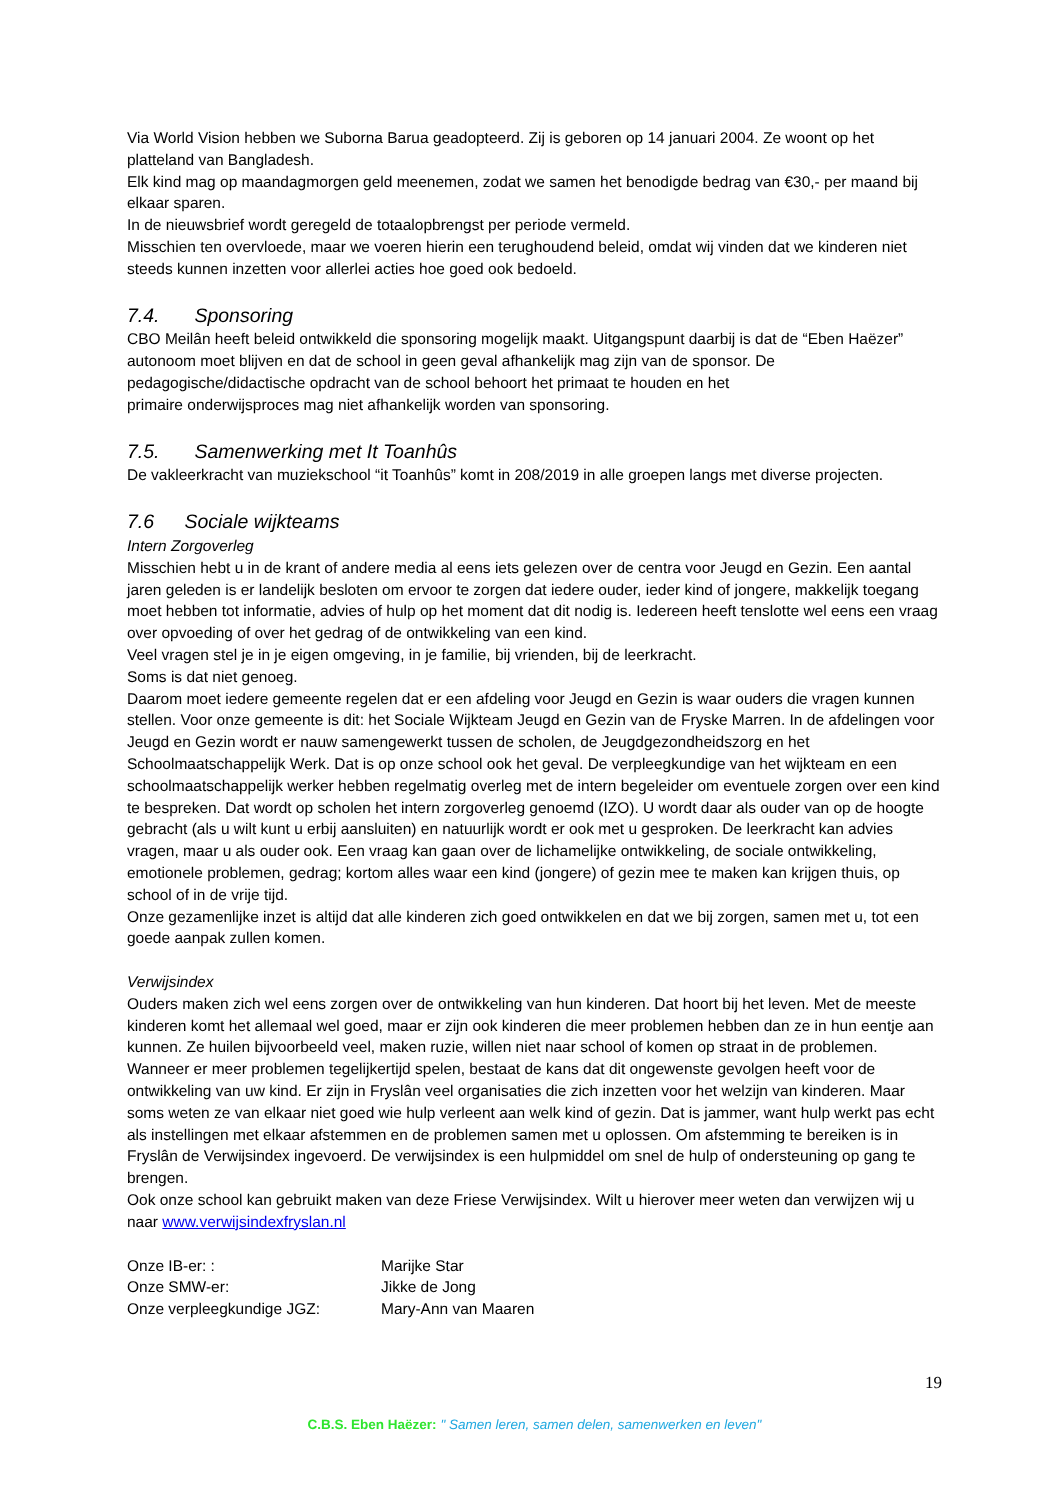Via World Vision hebben we Suborna Barua geadopteerd. Zij is geboren op 14 januari 2004. Ze woont op het platteland van Bangladesh.
Elk kind mag op maandagmorgen geld meenemen, zodat we samen het benodigde bedrag van €30,- per maand bij elkaar sparen.
In de nieuwsbrief wordt geregeld de totaalopbrengst per periode vermeld.
Misschien ten overvloede, maar we voeren hierin een terughoudend beleid, omdat wij vinden dat we kinderen niet steeds kunnen inzetten voor allerlei acties hoe goed ook bedoeld.
7.4. Sponsoring
CBO Meilân heeft beleid ontwikkeld die sponsoring mogelijk maakt. Uitgangspunt daarbij is dat de “Eben Haëzer” autonoom moet blijven en dat de school in geen geval afhankelijk mag zijn van de sponsor. De pedagogische/didactische opdracht van de school behoort het primaat te houden en het
primaire onderwijsproces mag niet afhankelijk worden van sponsoring.
7.5. Samenwerking met It Toanhûs
De vakleerkracht van muziekschool “it Toanhûs” komt in 208/2019 in alle groepen langs met diverse projecten.
7.6 Sociale wijkteams
Intern Zorgoverleg
Misschien hebt u in de krant of andere media al eens iets gelezen over de centra voor Jeugd en Gezin. Een aantal jaren geleden is er landelijk besloten om ervoor te zorgen dat iedere ouder, ieder kind of jongere, makkelijk toegang moet hebben tot informatie, advies of hulp op het moment dat dit nodig is. Iedereen heeft tenslotte wel eens een vraag over opvoeding of over het gedrag of de ontwikkeling van een kind.
Veel vragen stel je in je eigen omgeving, in je familie, bij vrienden, bij de leerkracht.
Soms is dat niet genoeg.
Daarom moet iedere gemeente regelen dat er een afdeling voor Jeugd en Gezin is waar ouders die vragen kunnen stellen. Voor onze gemeente is dit: het Sociale Wijkteam Jeugd en Gezin van de Fryske Marren. In de afdelingen voor Jeugd en Gezin wordt er nauw samengewerkt tussen de scholen, de Jeugdgezondheidszorg en het Schoolmaatschappelijk Werk. Dat is op onze school ook het geval. De verpleegkundige van het wijkteam en een schoolmaatschappelijk werker hebben regelmatig overleg met de intern begeleider om eventuele zorgen over een kind te bespreken. Dat wordt op scholen het intern zorgoverleg genoemd (IZO). U wordt daar als ouder van op de hoogte gebracht (als u wilt kunt u erbij aansluiten) en natuurlijk wordt er ook met u gesproken. De leerkracht kan advies vragen, maar u als ouder ook. Een vraag kan gaan over de lichamelijke ontwikkeling, de sociale ontwikkeling, emotionele problemen, gedrag; kortom alles waar een kind (jongere) of gezin mee te maken kan krijgen thuis, op school of in de vrije tijd.
Onze gezamenlijke inzet is altijd dat alle kinderen zich goed ontwikkelen en dat we bij zorgen, samen met u, tot een goede aanpak zullen komen.
Verwijsindex
Ouders maken zich wel eens zorgen over de ontwikkeling van hun kinderen. Dat hoort bij het leven. Met de meeste kinderen komt het allemaal wel goed, maar er zijn ook kinderen die meer problemen hebben dan ze in hun eentje aan kunnen. Ze huilen bijvoorbeeld veel, maken ruzie, willen niet naar school of komen op straat in de problemen. Wanneer er meer problemen tegelijkertijd spelen, bestaat de kans dat dit ongewenste gevolgen heeft voor de ontwikkeling van uw kind. Er zijn in Fryslân veel organisaties die zich inzetten voor het welzijn van kinderen. Maar soms weten ze van elkaar niet goed wie hulp verleent aan welk kind of gezin. Dat is jammer, want hulp werkt pas echt als instellingen met elkaar afstemmen en de problemen samen met u oplossen. Om afstemming te bereiken is in Fryslân de Verwijsindex ingevoerd. De verwijsindex is een hulpmiddel om snel de hulp of ondersteuning op gang te brengen.
Ook onze school kan gebruikt maken van deze Friese Verwijsindex. Wilt u hierover meer weten dan verwijzen wij u naar www.verwijsindexfryslan.nl
| Onze IB-er: : | Marijke Star |
| Onze SMW-er: | Jikke de Jong |
| Onze verpleegkundige JGZ: | Mary-Ann van Maaren |
19
C.B.S. Eben Haëzer: " Samen leren, samen delen, samenwerken en leven"